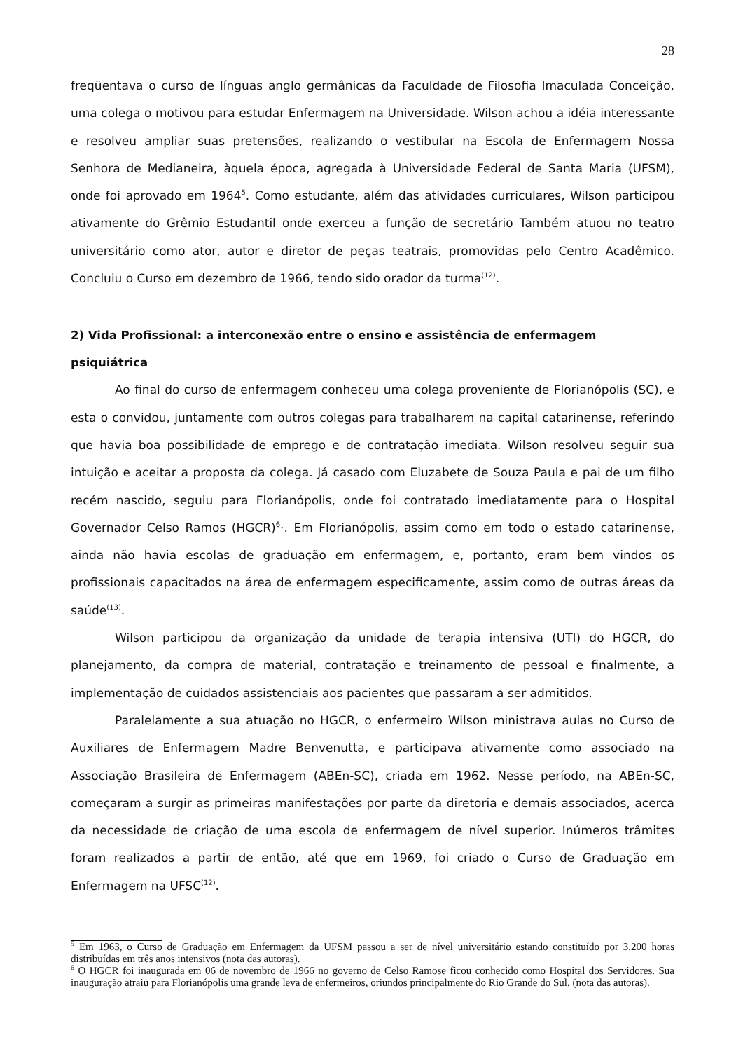28
freqüentava o curso de línguas anglo germânicas da Faculdade de Filosofia Imaculada Conceição, uma colega o motivou para estudar Enfermagem na Universidade. Wilson achou a idéia interessante e resolveu ampliar suas pretensões, realizando o vestibular na Escola de Enfermagem Nossa Senhora de Medianeira, àquela época, agregada à Universidade Federal de Santa Maria (UFSM), onde foi aprovado em 1964<sup>5</sup>. Como estudante, além das atividades curriculares, Wilson participou ativamente do Grêmio Estudantil onde exerceu a função de secretário Também atuou no teatro universitário como ator, autor e diretor de peças teatrais, promovidas pelo Centro Acadêmico. Concluiu o Curso em dezembro de 1966, tendo sido orador da turma<sup>(12)</sup>.
2) Vida Profissional: a interconexão entre o ensino e assistência de enfermagem psiquiátrica
Ao final do curso de enfermagem conheceu uma colega proveniente de Florianópolis (SC), e esta o convidou, juntamente com outros colegas para trabalharem na capital catarinense, referindo que havia boa possibilidade de emprego e de contratação imediata. Wilson resolveu seguir sua intuição e aceitar a proposta da colega. Já casado com Eluzabete de Souza Paula e pai de um filho recém nascido, seguiu para Florianópolis, onde foi contratado imediatamente para o Hospital Governador Celso Ramos (HGCR)<sup>6</sup>·. Em Florianópolis, assim como em todo o estado catarinense, ainda não havia escolas de graduação em enfermagem, e, portanto, eram bem vindos os profissionais capacitados na área de enfermagem especificamente, assim como de outras áreas da saúde<sup>(13)</sup>.
Wilson participou da organização da unidade de terapia intensiva (UTI) do HGCR, do planejamento, da compra de material, contratação e treinamento de pessoal e finalmente, a implementação de cuidados assistenciais aos pacientes que passaram a ser admitidos.
Paralelamente a sua atuação no HGCR, o enfermeiro Wilson ministrava aulas no Curso de Auxiliares de Enfermagem Madre Benvenutta, e participava ativamente como associado na Associação Brasileira de Enfermagem (ABEn-SC), criada em 1962. Nesse período, na ABEn-SC, começaram a surgir as primeiras manifestações por parte da diretoria e demais associados, acerca da necessidade de criação de uma escola de enfermagem de nível superior. Inúmeros trâmites foram realizados a partir de então, até que em 1969, foi criado o Curso de Graduação em Enfermagem na UFSC<sup>(12)</sup>.
<sup>5</sup> Em 1963, o Curso de Graduação em Enfermagem da UFSM passou a ser de nível universitário estando constituído por 3.200 horas distribuídas em três anos intensivos (nota das autoras).
<sup>6</sup> O HGCR foi inaugurada em 06 de novembro de 1966 no governo de Celso Ramose ficou conhecido como Hospital dos Servidores. Sua inauguração atraiu para Florianópolis uma grande leva de enfermeiros, oriundos principalmente do Rio Grande do Sul. (nota das autoras).